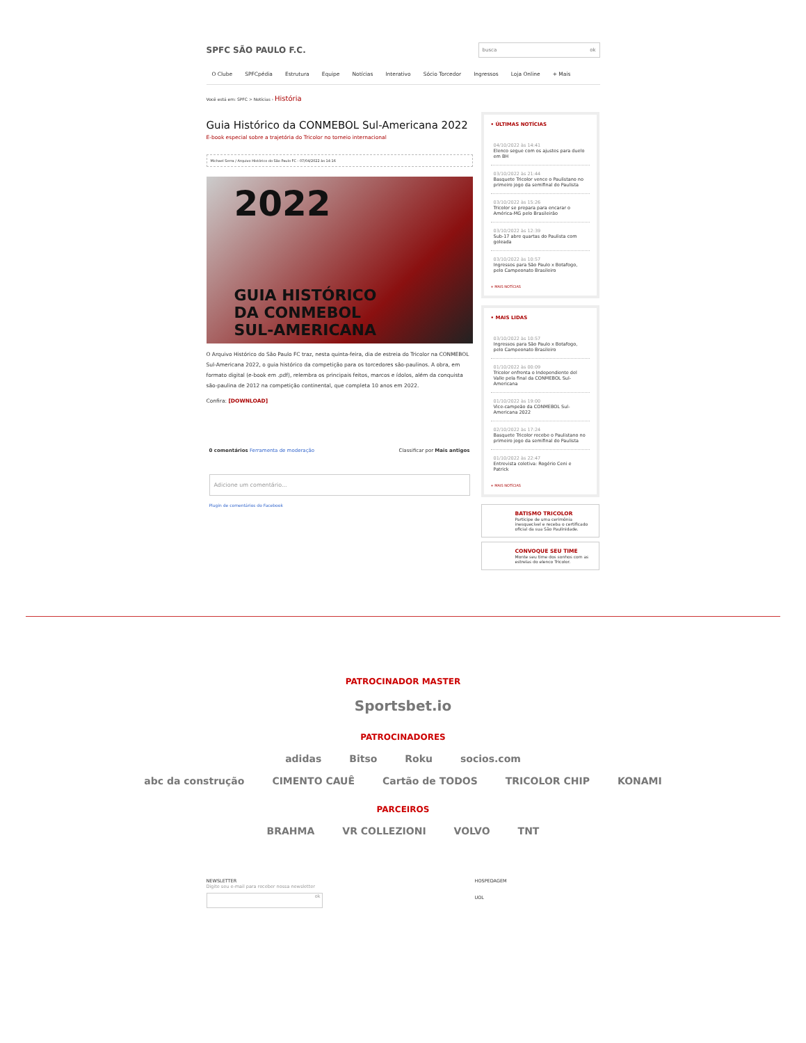SPFC SÃO PAULO F.C.
busca ok
O Clube SPFCpédia Estrutura Equipe Notícias Interativo Sócio Torcedor Ingressos Loja Online + Mais
Você está em: SPFC > Notícias › História
Guia Histórico da CONMEBOL Sul-Americana 2022
E-book especial sobre a trajetória do Tricolor no torneio internacional
Michael Serra / Arquivo Histórico do São Paulo FC - 07/04/2022 às 14:16
2022
GUIA HISTÓRICO
DA CONMEBOL
SUL-AMERICANA
O Arquivo Histórico do São Paulo FC traz, nesta quinta-feira, dia de estreia do Tricolor na CONMEBOL Sul-Americana 2022, o guia histórico da competição para os torcedores são-paulinos. A obra, em formato digital (e-book em .pdf), relembra os principais feitos, marcos e ídolos, além da conquista são-paulina de 2012 na competição continental, que completa 10 anos em 2022.
Confira: [DOWNLOAD]
0 comentários Ferramenta de moderação Classificar por Mais antigos
Adicione um comentário...
Plugin de comentários do Facebook
• ÚLTIMAS NOTÍCIAS
04/10/2022 às 14:41
Elenco segue com os ajustes para duelo em BH
03/10/2022 às 21:44
Basquete Tricolor vence o Paulistano no primeiro jogo da semifinal do Paulista
03/10/2022 às 15:26
Tricolor se prepara para encarar o América-MG pelo Brasileirão
03/10/2022 às 12:39
Sub-17 abre quartas do Paulista com goleada
03/10/2022 às 10:57
Ingressos para São Paulo x Botafogo, pelo Campeonato Brasileiro
+ MAIS NOTÍCIAS
• MAIS LIDAS
03/10/2022 às 10:57
Ingressos para São Paulo x Botafogo, pelo Campeonato Brasileiro
01/10/2022 às 00:09
Tricolor enfrenta o Independiente del Valle pela final da CONMEBOL Sul-Americana
01/10/2022 às 19:00
Vice-campeão da CONMEBOL Sul-Americana 2022
02/10/2022 às 17:24
Basquete Tricolor recebe o Paulistano no primeiro jogo da semifinal do Paulista
01/10/2022 às 22:47
Entrevista coletiva: Rogério Ceni e Patrick
+ MAIS NOTÍCIAS
BATISMO TRICOLOR
Participe de uma cerimônia inesquecível e receba o certificado oficial da sua São Paulinidade.
CONVOQUE SEU TIME
Monte seu time dos sonhos com as estrelas do elenco Tricolor.
PATROCINADOR MASTER
Sportsbet.io
PATROCINADORES
adidas Bitso Roku socios.com
abc da construção CIMENTO CAUÊ Cartão de TODOS TRICOLOR CHIP KONAMI
PARCEIROS
BRAHMA VR COLLEZIONI VOLVO TNT
NEWSLETTER
Digite seu e-mail para receber nossa newsletter
ok
HOSPEDAGEM
UOL